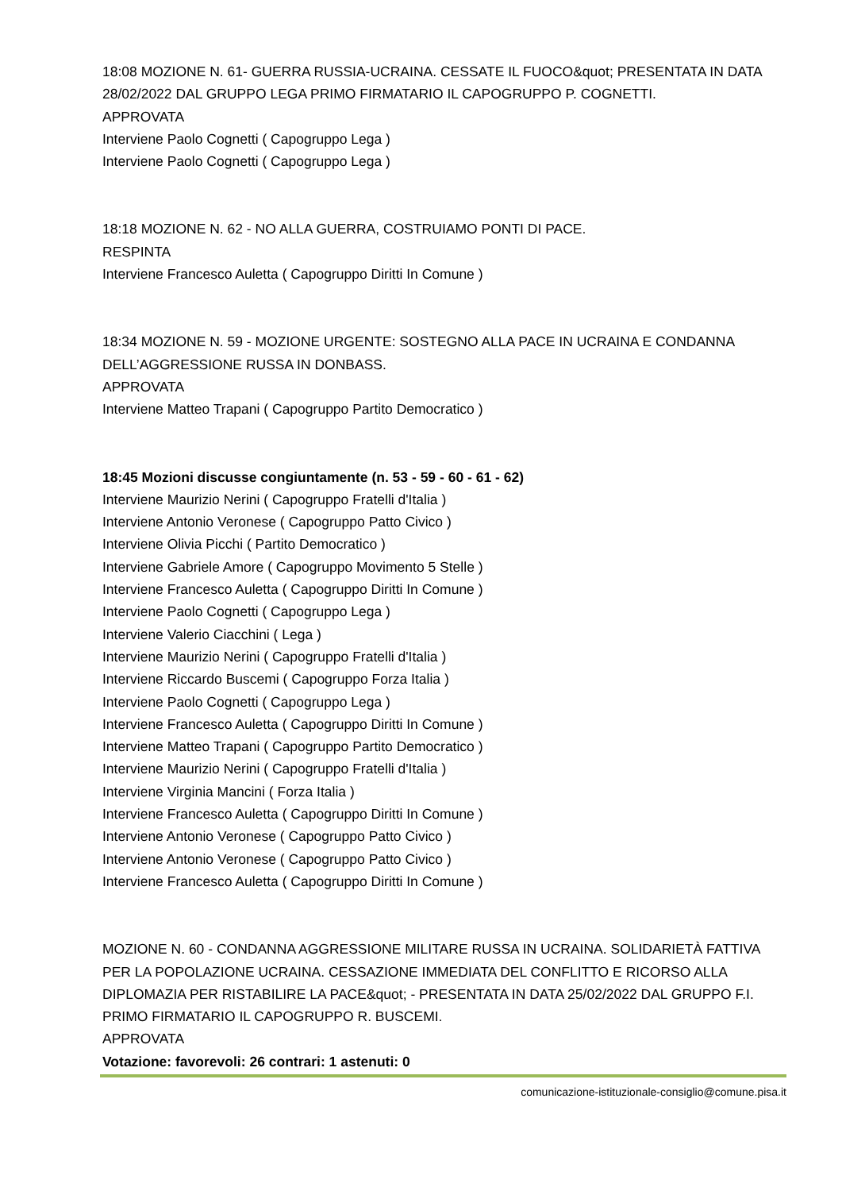18:08 MOZIONE N. 61- GUERRA RUSSIA-UCRAINA. CESSATE IL FUOCO&quot; PRESENTATA IN DATA 28/02/2022 DAL GRUPPO LEGA PRIMO FIRMATARIO IL CAPOGRUPPO P. COGNETTI.
APPROVATA
Interviene Paolo Cognetti ( Capogruppo Lega )
Interviene Paolo Cognetti ( Capogruppo Lega )
18:18 MOZIONE N. 62 - NO ALLA GUERRA, COSTRUIAMO PONTI DI PACE.
RESPINTA
Interviene Francesco Auletta ( Capogruppo Diritti In Comune )
18:34 MOZIONE N. 59 - MOZIONE URGENTE: SOSTEGNO ALLA PACE IN UCRAINA E CONDANNA DELL’AGGRESSIONE RUSSA IN DONBASS.
APPROVATA
Interviene Matteo Trapani ( Capogruppo Partito Democratico )
18:45 Mozioni discusse congiuntamente (n. 53 - 59 - 60 - 61 - 62)
Interviene Maurizio Nerini ( Capogruppo Fratelli d'Italia )
Interviene Antonio Veronese ( Capogruppo Patto Civico )
Interviene Olivia Picchi ( Partito Democratico )
Interviene Gabriele Amore ( Capogruppo Movimento 5 Stelle )
Interviene Francesco Auletta ( Capogruppo Diritti In Comune )
Interviene Paolo Cognetti ( Capogruppo Lega )
Interviene Valerio Ciacchini ( Lega )
Interviene Maurizio Nerini ( Capogruppo Fratelli d'Italia )
Interviene Riccardo Buscemi ( Capogruppo Forza Italia )
Interviene Paolo Cognetti ( Capogruppo Lega )
Interviene Francesco Auletta ( Capogruppo Diritti In Comune )
Interviene Matteo Trapani ( Capogruppo Partito Democratico )
Interviene Maurizio Nerini ( Capogruppo Fratelli d'Italia )
Interviene Virginia Mancini ( Forza Italia )
Interviene Francesco Auletta ( Capogruppo Diritti In Comune )
Interviene Antonio Veronese ( Capogruppo Patto Civico )
Interviene Antonio Veronese ( Capogruppo Patto Civico )
Interviene Francesco Auletta ( Capogruppo Diritti In Comune )
MOZIONE N. 60 - CONDANNA AGGRESSIONE MILITARE RUSSA IN UCRAINA. SOLIDARIETÀ FATTIVA PER LA POPOLAZIONE UCRAINA. CESSAZIONE IMMEDIATA DEL CONFLITTO E RICORSO ALLA DIPLOMAZIA PER RISTABILIRE LA PACE&quot; - PRESENTATA IN DATA 25/02/2022 DAL GRUPPO F.I. PRIMO FIRMATARIO IL CAPOGRUPPO R. BUSCEMI.
APPROVATA
Votazione: favorevoli: 26 contrari: 1 astenuti: 0
comunicazione-istituzionale-consiglio@comune.pisa.it